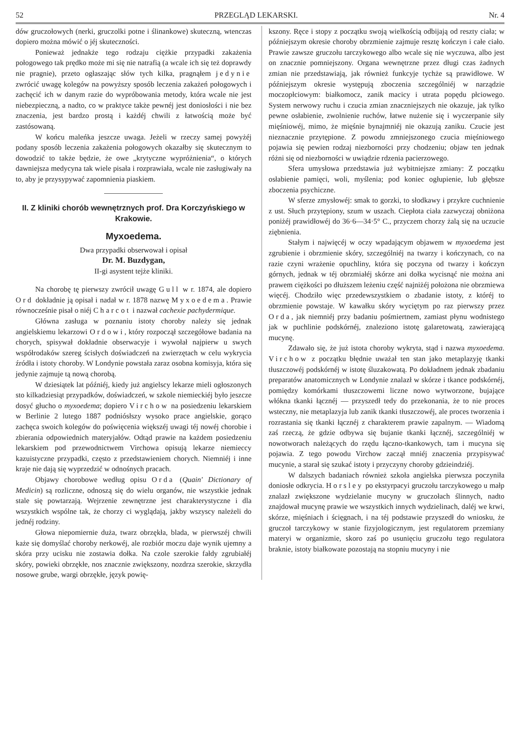52 PRZEGLĄD LEKARSKI. Nr. 4
dów gruczołowych (nerki, gruczolki potne i ślinankowe) skuteczną, wtenczas dopiero można mówić o jéj skuteczności.
Ponieważ jednakże tego rodzaju ciężkie przypadki zakażenia połogowego tak prędko może mi się nie natrafią (a wcale ich się też doprawdy nie pragnie), przeto ogłaszając słów tych kilka, pragnąłem jedynie zwrócić uwagę kolegów na powyższy sposób leczenia zakażeń połogowych i zachęcić ich w danym razie do wypróbowania metody, która wcale nie jest niebezpieczną, a nadto, co w praktyce także pewnéj jest doniosłości i nie bez znaczenia, jest bardzo prostą i każdéj chwili z łatwością może być zastósowaną.
W końcu maleńka jeszcze uwaga. Jeżeli w rzeczy samej powyżéj podany sposób leczenia zakażenia połogowych okazałby się skutecznym to dowodzić to także będzie, że owe „krytyczne wypróżnienia“, o których dawniejsza medycyna tak wiele pisała i rozprawiała, wcale nie zasługiwały na to, aby je przysypywać zapomnienia piaskiem.
II. Z kliniki chorób wewnętrznych prof. Dra Korczyńskiego w Krakowie.
Myxoedema.
Dwa przypadki obserwował i opisał
Dr. M. Buzdygan,
II-gi asystent tejże kliniki.
Na chorobę tę pierwszy zwrócił uwagę Gull w r. 1874, ale dopiero Ord dokładnie ją opisał i nadał w r. 1878 nazwę Myxoedema. Prawie równocześnie pisał o niéj Charcot i nazwał cachexie pachydermique.
Główna zasługa w poznaniu istoty choroby należy się jednak angielskiemu lekarzowi Ordowi, który rozpoczął szczegółowe badania na chorych, spisywał dokładnie obserwacyje i wywołał najpierw u swych współrodaków szereg ścisłych doświadczeń na zwierzętach w celu wykrycia źródła i istoty choroby. W Londynie powstała zaraz osobna komisyja, która się jedynie zajmuje tą nową chorobą.
W dziesiątek lat późniéj, kiedy już angielscy lekarze mieli ogłoszonych sto kilkadziesiąt przypadków, doświadczeń, w szkole niemieckiéj było jeszcze dosyć głucho o myxoedema; dopiero Virchow na posiedzeniu lekarskiem w Berlinie 2 lutego 1887 podniósłszy wysoko prace angielskie, gorąco zachęca swoich kolegów do poświęcenia większéj uwagi téj nowéj chorobie i zbierania odpowiednich materyjałów. Odtąd prawie na każdem posiedzeniu lekarskiem pod przewodnictwem Virchowa opisują lekarze niemieccy kazuistyczne przypadki, często z przedstawieniem chorych. Niemniéj i inne kraje nie dają się wyprzedzić w odnośnych pracach.
Objawy chorobowe według opisu Orda (Quain' Dictionary of Medicin) są rozliczne, odnoszą się do wielu organów, nie wszystkie jednak stale się powtarzają. Wejrzenie zewnętrzne jest charakterystyczne i dla wszystkich wspólne tak, że chorzy ci wyglądają, jakby wszyscy należeli do jednéj rodziny.
Głowa niepomiernie duża, twarz obrzękła, blada, w pierwszéj chwili każe się domyślać choroby nerkowéj, ale rozbiór moczu daje wynik ujemny a skóra przy ucisku nie zostawia dołka. Na czole szerokie fałdy zgrubiałéj skóry, powieki obrzękłe, nos znacznie zwiększony, nozdrza szerokie, skrzydła nosowe grube, wargi obrzękłe, język powię-
kszony. Ręce i stopy z początku swoją wielkością odbijają od reszty ciała; w późniejszym okresie choroby obrzmienie zajmuje resztę kończyn i całe ciało. Prawie zawsze gruczołu tarczykowego albo wcale się nie wyczuwa, albo jest on znacznie pomniejszony. Organa wewnętrzne przez długi czas żadnych zmian nie przedstawiają, jak również funkcyje tychże są prawidłowe. W późniejszym okresie występują zboczenia szczególniéj w narządzie moczopłciowym: białkomocz, zanik macicy i utrata popędu płciowego. System nerwowy ruchu i czucia zmian znaczniejszych nie okazuje, jak tylko pewne osłabienie, zwolnienie ruchów, łatwe nużenie się i wyczerpanie siły mięśniowéj, mimo, że mięśnie bynajmniéj nie okazują zaniku. Czucie jest nieznacznie przytępione. Z powodu zmniejszonego czucia mięśniowego pojawia się pewien rodzaj niezborności przy chodzeniu; objaw ten jednak różni się od niezborności w uwiądzie rdzenia pacierzowego.
Sfera umysłowa przedstawia już wybitniejsze zmiany: Z początku osłabienie pamięci, woli, myślenia; pod koniec ogłupienie, lub głębsze zboczenia psychiczne.
W sferze zmysłowéj: smak to gorzki, to słodkawy i przykre cuchnienie z ust. Słuch przytępiony, szum w uszach. Ciepłota ciała zazwyczaj obniżona poniżéj prawidłowéj do 36·6—34·5° C., przyczem chorzy żalą się na uczucie ziębnienia.
Stałym i najwięcéj w oczy wpadającym objawem w myxoedema jest zgrubienie i obrzmienie skóry, szczególniéj na twarzy i kończynach, co na razie czyni wrażenie opuchliny, która się poczyna od twarzy i kończyn górnych, jednak w téj obrzmiałéj skórze ani dołka wycisnąć nie można ani prawem ciężkości po dłuższem leżeniu część najniżéj położona nie obrzmiewa więcéj. Chodziło więc przedewszystkiem o zbadanie istoty, z któréj to obrzmienie powstaje. W kawałku skóry wyciętym po raz pierwszy przez Orda, jak niemniéj przy badaniu pośmiertnem, zamiast płynu wodnistego jak w puchlinie podskórnéj, znaleziono istotę galaretowatą, zawierającą mucynę.
Zdawało się, że już istota choroby wykryta, stąd i nazwa myxoedema. Virchow z początku błędnie uważał ten stan jako metaplazyję tkanki tłuszczowéj podskórnéj w istotę śluzakowatą. Po dokładnem jednak zbadaniu preparatów anatomicznych w Londynie znalazł w skórze i tkance podskórnéj, pomiędzy komórkami tłuszczowemi liczne nowo wytworzone, bujające włókna tkanki łącznéj — przyszedł tedy do przekonania, że to nie proces wsteczny, nie metaplazyja lub zanik tkanki tłuszczowéj, ale proces tworzenia i rozrastania się tkanki łącznéj z charakterem prawie zapalnym. — Wiadomą zaś rzeczą, że gdzie odbywa się bujanie tkanki łącznéj, szczególniéj w nowotworach należących do rzędu łączno-tkankowych, tam i mucyna się pojawia. Z tego powodu Virchow zaczął mniéj znaczenia przypisywać mucynie, a starał się szukać istoty i przyczyny choroby gdzieindziéj.
W dalszych badaniach również szkoła angielska pierwsza poczyniła doniosłe odkrycia. Horsley po ekstyrpacyi gruczołu tarczykowego u małp znalazł zwiększone wydzielanie mucyny w gruczołach ślinnych, nadto znajdował mucynę prawie we wszystkich innych wydzielinach, daléj we krwi, skórze, mięśniach i ścięgnach, i na téj podstawie przyszedł do wniosku, że gruczoł tarczykowy w stanie fizyjologicznym, jest regulatorem przemiany materyi w organizmie, skoro zaś po usunięciu gruczołu tego regulatora braknie, istoty białkowate pozostają na stopniu mucyny i nie